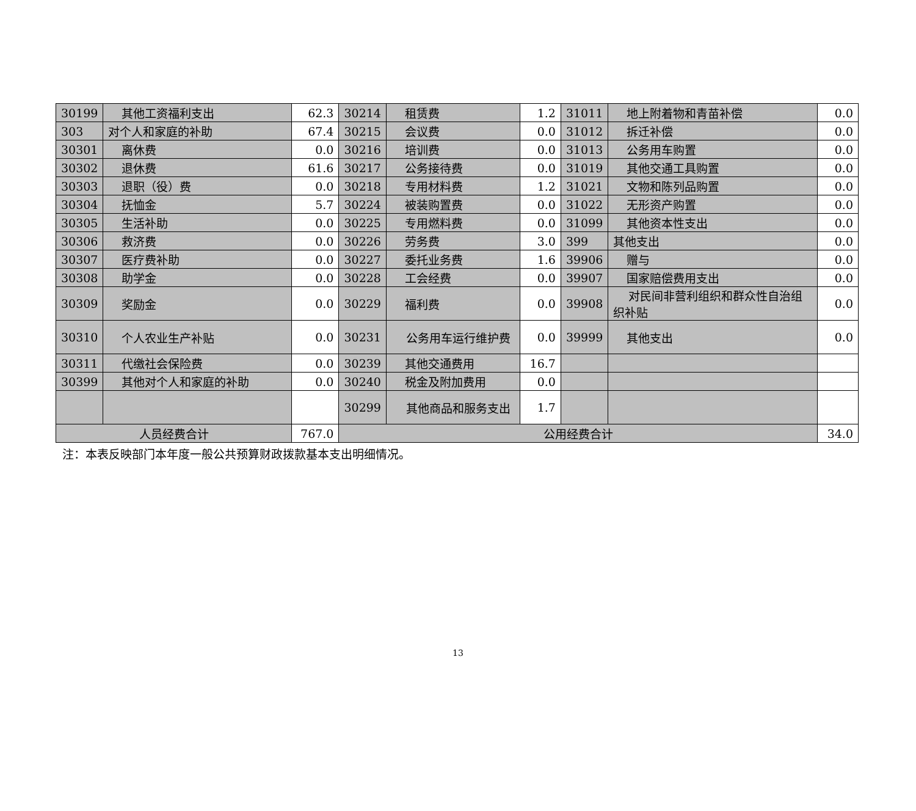| 30199 | 其他工资福利支出 | 62.3 | 30214 | 租赁费 | 1.2 | 31011 | 地上附着物和青苗补偿 | 0.0 |
| 303 | 对个人和家庭的补助 | 67.4 | 30215 | 会议费 | 0.0 | 31012 | 拆迁补偿 | 0.0 |
| 30301 | 离休费 | 0.0 | 30216 | 培训费 | 0.0 | 31013 | 公务用车购置 | 0.0 |
| 30302 | 退休费 | 61.6 | 30217 | 公务接待费 | 0.0 | 31019 | 其他交通工具购置 | 0.0 |
| 30303 | 退职（役）费 | 0.0 | 30218 | 专用材料费 | 1.2 | 31021 | 文物和陈列品购置 | 0.0 |
| 30304 | 抚恤金 | 5.7 | 30224 | 被装购置费 | 0.0 | 31022 | 无形资产购置 | 0.0 |
| 30305 | 生活补助 | 0.0 | 30225 | 专用燃料费 | 0.0 | 31099 | 其他资本性支出 | 0.0 |
| 30306 | 救济费 | 0.0 | 30226 | 劳务费 | 3.0 | 399 | 其他支出 | 0.0 |
| 30307 | 医疗费补助 | 0.0 | 30227 | 委托业务费 | 1.6 | 39906 | 赠与 | 0.0 |
| 30308 | 助学金 | 0.0 | 30228 | 工会经费 | 0.0 | 39907 | 国家赔偿费用支出 | 0.0 |
| 30309 | 奖励金 | 0.0 | 30229 | 福利费 | 0.0 | 39908 | 对民间非营利组织和群众性自治组织补贴 | 0.0 |
| 30310 | 个人农业生产补贴 | 0.0 | 30231 | 公务用车运行维护费 | 0.0 | 39999 | 其他支出 | 0.0 |
| 30311 | 代缴社会保险费 | 0.0 | 30239 | 其他交通费用 | 16.7 | | | |
| 30399 | 其他对个人和家庭的补助 | 0.0 | 30240 | 税金及附加费用 | 0.0 | | | |
| | | | 30299 | 其他商品和服务支出 | 1.7 | | | |
| 人员经费合计 | | 767.0 | 公用经费合计 | | | | | 34.0 |
注：本表反映部门本年度一般公共预算财政拨款基本支出明细情况。
13